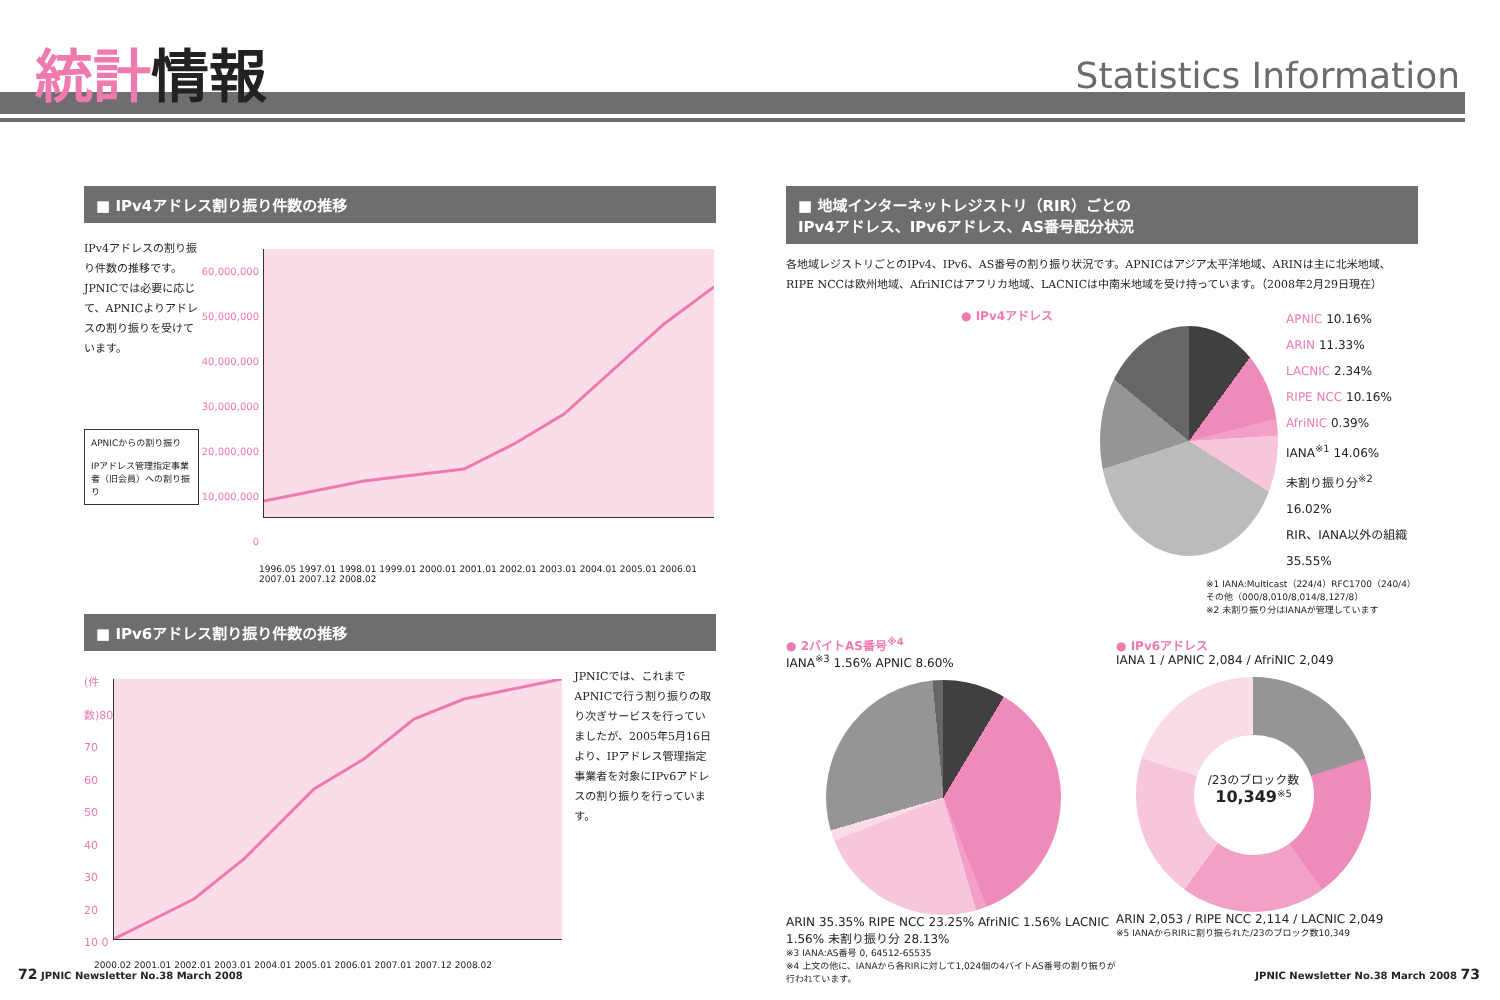統計情報 Statistics Information
■ IPv4アドレス割り振り件数の推移
IPv4アドレスの割り振り件数の推移です。JPNICでは必要に応じて、APNICよりアドレスの割り振りを受けています。
APNICからの割り振り
IPアドレス管理指定事業者（旧会員）への割り振り
60,000,000 50,000,000 40,000,000 30,000,000 20,000,000 10,000,000 0
1996.05 1997.01 1998.01 1999.01 2000.01 2001.01 2002.01 2003.01 2004.01 2005.01 2006.01 2007.01 2007.12 2008.02
■ IPv6アドレス割り振り件数の推移
(件数)80 70 60 50 40 30 20 10 0
JPNICでは、これまでAPNICで行う割り振りの取り次ぎサービスを行っていましたが、2005年5月16日より、IPアドレス管理指定事業者を対象にIPv6アドレスの割り振りを行っています。
2000.02 2001.01 2002.01 2003.01 2004.01 2005.01 2006.01 2007.01 2007.12 2008.02
■ 地域インターネットレジストリ（RIR）ごとの
IPv4アドレス、IPv6アドレス、AS番号配分状況
各地域レジストリごとのIPv4、IPv6、AS番号の割り振り状況です。APNICはアジア太平洋地域、ARINは主に北米地域、RIPE NCCは欧州地域、AfriNICはアフリカ地域、LACNICは中南米地域を受け持っています。（2008年2月29日現在）
● IPv4アドレス
APNIC 10.16%
ARIN 11.33%
LACNIC 2.34%
RIPE NCC 10.16%
AfriNIC 0.39%
IANA<sup>※1</sup> 14.06%
未割り振り分<sup>※2</sup> 16.02%
RIR、IANA以外の組織 35.55%
※1 IANA:Multicast（224/4）RFC1700（240/4）その他（000/8,010/8,014/8,127/8）
※2 未割り振り分はIANAが管理しています
● 2バイトAS番号<sup>※4</sup>
IANA<sup>※3</sup> 1.56% APNIC 8.60%
ARIN 35.35% RIPE NCC 23.25% AfriNIC 1.56% LACNIC 1.56% 未割り振り分 28.13%
※3 IANA:AS番号 0, 64512-65535
※4 上文の他に、IANAから各RIRに対して1,024個の4バイトAS番号の割り振りが行われています。
● IPv6アドレス
IANA 1 / APNIC 2,084 / AfriNIC 2,049
/23のブロック数
10,349<sup>※5</sup>
ARIN 2,053 / RIPE NCC 2,114 / LACNIC 2,049
※5 IANAからRIRに割り振られた/23のブロック数10,349
72 JPNIC Newsletter No.38 March 2008
JPNIC Newsletter No.38 March 2008 73